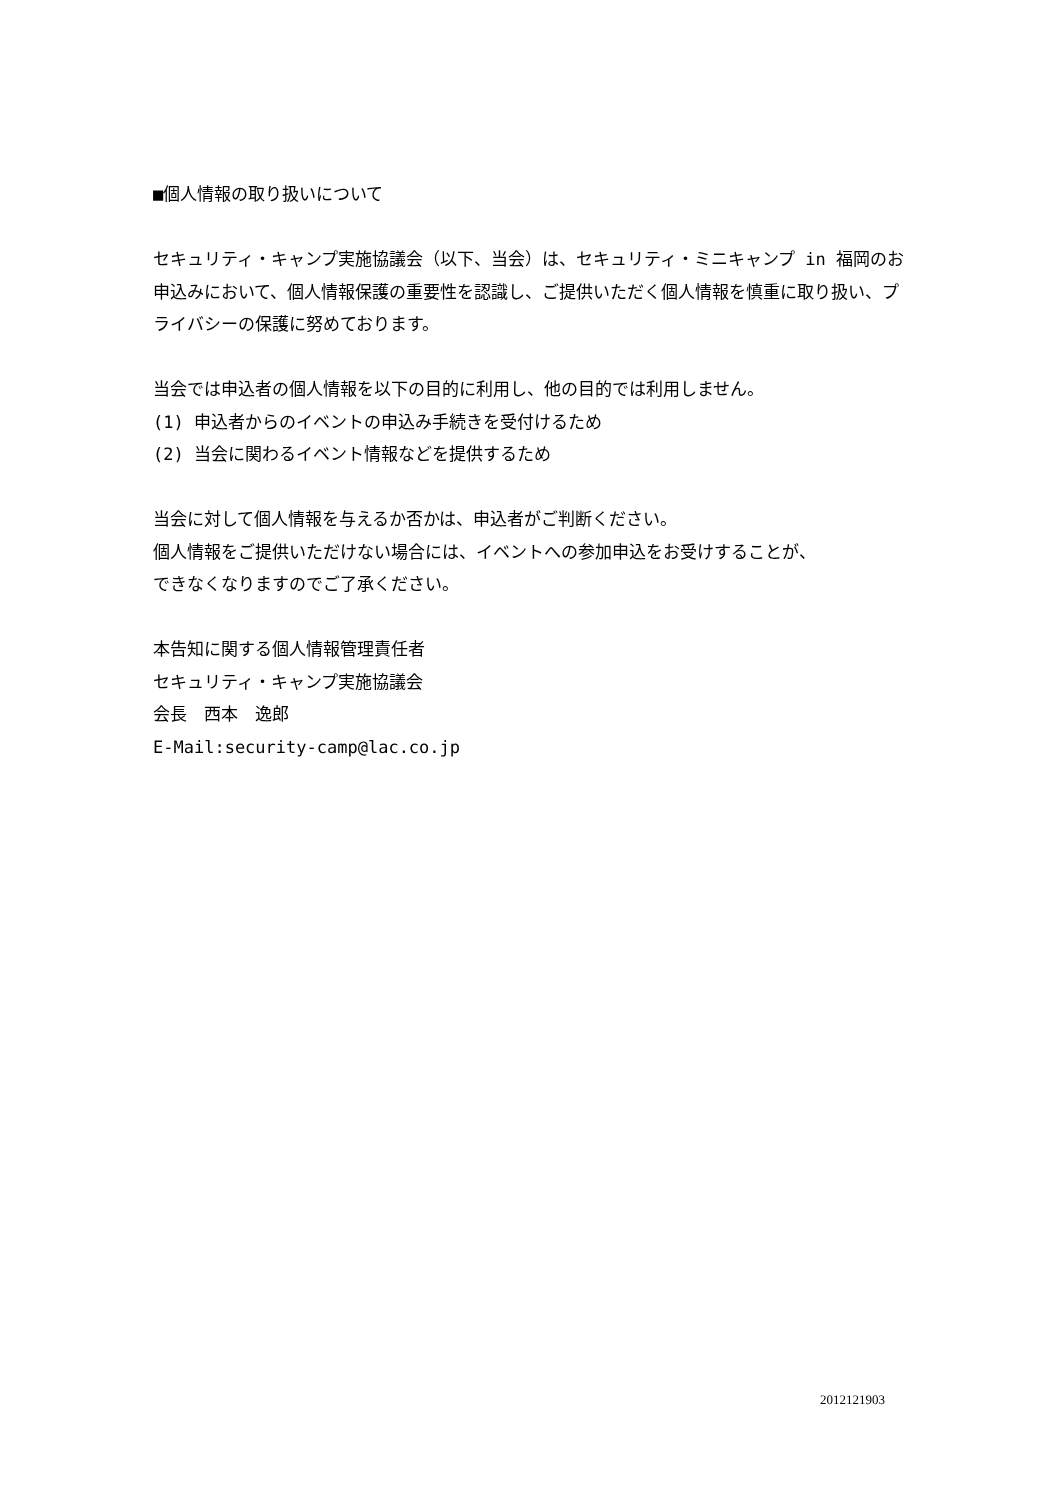■個人情報の取り扱いについて
セキュリティ・キャンプ実施協議会（以下、当会）は、セキュリティ・ミニキャンプ in 福岡のお申込みにおいて、個人情報保護の重要性を認識し、ご提供いただく個人情報を慎重に取り扱い、プライバシーの保護に努めております。
当会では申込者の個人情報を以下の目的に利用し、他の目的では利用しません。
(1) 申込者からのイベントの申込み手続きを受付けるため
(2) 当会に関わるイベント情報などを提供するため
当会に対して個人情報を与えるか否かは、申込者がご判断ください。
個人情報をご提供いただけない場合には、イベントへの参加申込をお受けすることが、
できなくなりますのでご了承ください。
本告知に関する個人情報管理責任者
セキュリティ・キャンプ実施協議会
会長　西本　逸郎
E-Mail:security-camp@lac.co.jp
2012121903